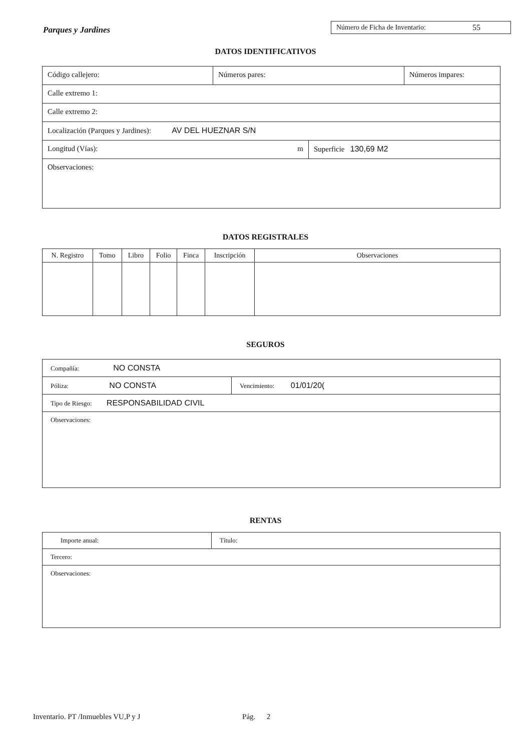Parques y Jardines
Número de Ficha de Inventario: 55
DATOS IDENTIFICATIVOS
| Código callejero: | Números pares: | | Números impares: |
| Calle extremo 1: | | | |
| Calle extremo 2: | | | |
| Localización (Parques y Jardines): AV DEL HUEZNAR S/N | | | |
| Longitud (Vías): m | | Superficie 130,69 M2 | |
| Observaciones: | | | |
DATOS REGISTRALES
| N. Registro | Tomo | Libro | Folio | Finca | Inscripción | Observaciones |
| --- | --- | --- | --- | --- | --- | --- |
SEGUROS
| Compañía: NO CONSTA | |
| Póliza: NO CONSTA | Vencimiento: 01/01/20( |
| Tipo de Riesgo: RESPONSABILIDAD CIVIL | |
| Observaciones: | |
RENTAS
| Importe anual: | Título: |
| Tercero: | |
| Observaciones: | |
Inventario. PT /Inmuebles VU,P y J Pág. 2